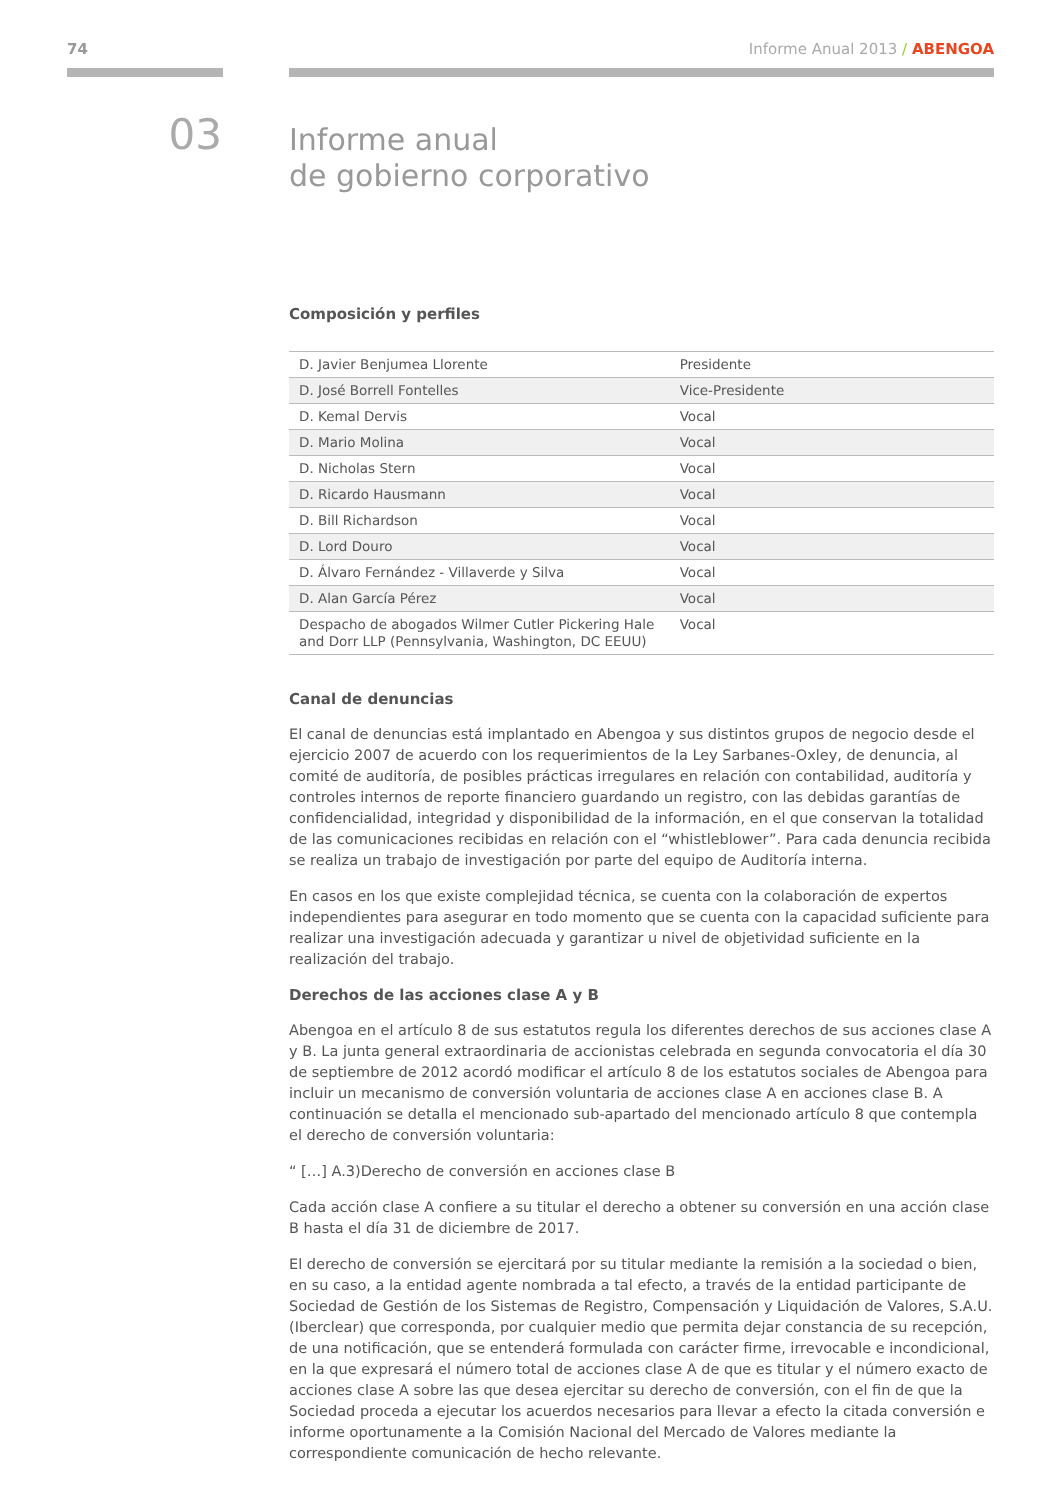74 Informe Anual 2013 / ABENGOA
03
Informe anual
de gobierno corporativo
Composición y perfiles
| D. Javier Benjumea Llorente | Presidente |
| D. José Borrell Fontelles | Vice-Presidente |
| D. Kemal Dervis | Vocal |
| D. Mario Molina | Vocal |
| D. Nicholas Stern | Vocal |
| D. Ricardo Hausmann | Vocal |
| D. Bill Richardson | Vocal |
| D. Lord Douro | Vocal |
| D. Álvaro Fernández - Villaverde y Silva | Vocal |
| D. Alan García Pérez | Vocal |
| Despacho de abogados Wilmer Cutler Pickering Hale and Dorr LLP (Pennsylvania, Washington, DC EEUU) | Vocal |
Canal de denuncias
El canal de denuncias está implantado en Abengoa y sus distintos grupos de negocio desde el ejercicio 2007 de acuerdo con los requerimientos de la Ley Sarbanes-Oxley, de denuncia, al comité de auditoría, de posibles prácticas irregulares en relación con contabilidad, auditoría y controles internos de reporte financiero guardando un registro, con las debidas garantías de confidencialidad, integridad y disponibilidad de la información, en el que conservan la totalidad de las comunicaciones recibidas en relación con el “whistleblower”. Para cada denuncia recibida se realiza un trabajo de investigación por parte del equipo de Auditoría interna.
En casos en los que existe complejidad técnica, se cuenta con la colaboración de expertos independientes para asegurar en todo momento que se cuenta con la capacidad suficiente para realizar una investigación adecuada y garantizar u nivel de objetividad suficiente en la realización del trabajo.
Derechos de las acciones clase A y B
Abengoa en el artículo 8 de sus estatutos regula los diferentes derechos de sus acciones clase A y B. La junta general extraordinaria de accionistas celebrada en segunda convocatoria el día 30 de septiembre de 2012 acordó modificar el artículo 8 de los estatutos sociales de Abengoa para incluir un mecanismo de conversión voluntaria de acciones clase A en acciones clase B. A continuación se detalla el mencionado sub-apartado del mencionado artículo 8 que contempla el derecho de conversión voluntaria:
“ […] A.3)Derecho de conversión en acciones clase B
Cada acción clase A confiere a su titular el derecho a obtener su conversión en una acción clase B hasta el día 31 de diciembre de 2017.
El derecho de conversión se ejercitará por su titular mediante la remisión a la sociedad o bien, en su caso, a la entidad agente nombrada a tal efecto, a través de la entidad participante de Sociedad de Gestión de los Sistemas de Registro, Compensación y Liquidación de Valores, S.A.U. (Iberclear) que corresponda, por cualquier medio que permita dejar constancia de su recepción, de una notificación, que se entenderá formulada con carácter firme, irrevocable e incondicional, en la que expresará el número total de acciones clase A de que es titular y el número exacto de acciones clase A sobre las que desea ejercitar su derecho de conversión, con el fin de que la Sociedad proceda a ejecutar los acuerdos necesarios para llevar a efecto la citada conversión e informe oportunamente a la Comisión Nacional del Mercado de Valores mediante la correspondiente comunicación de hecho relevante.